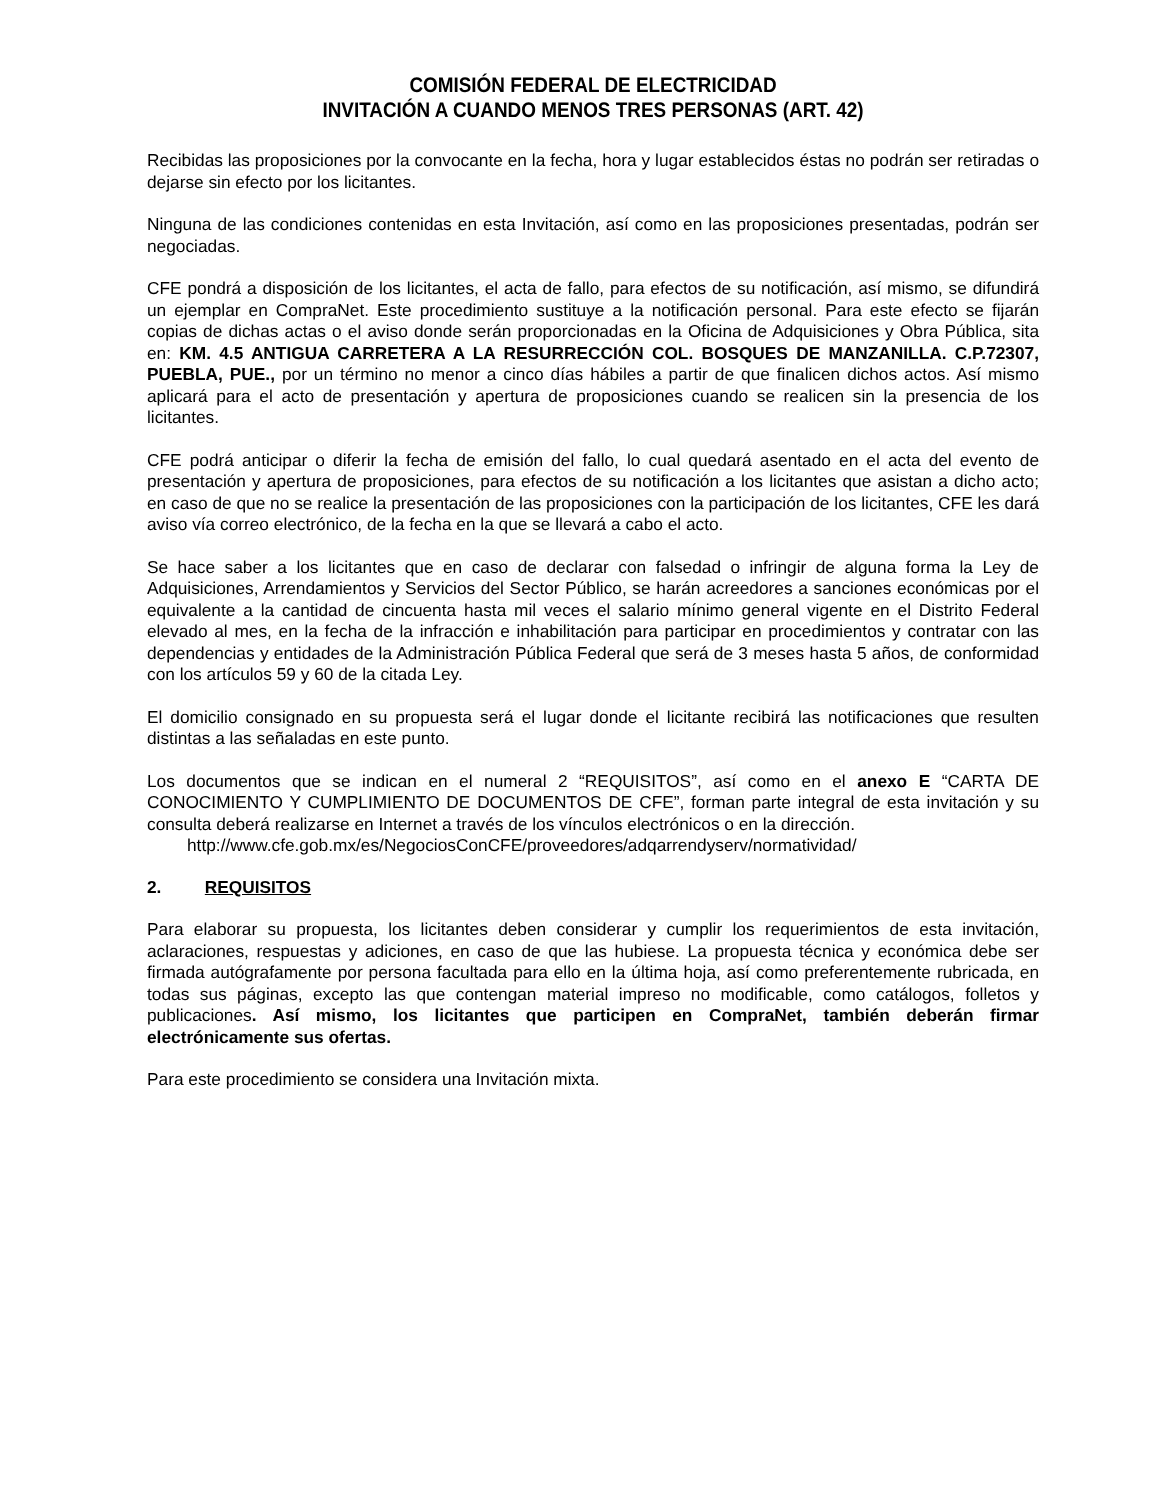COMISIÓN FEDERAL DE ELECTRICIDAD
INVITACIÓN A CUANDO MENOS TRES PERSONAS (ART. 42)
Recibidas las proposiciones por la convocante en la fecha, hora y lugar establecidos éstas no podrán ser retiradas o dejarse sin efecto por los licitantes.
Ninguna de las condiciones contenidas en esta Invitación, así como en las proposiciones presentadas, podrán ser negociadas.
CFE pondrá a disposición de los licitantes, el acta de fallo, para efectos de su notificación, así mismo, se difundirá un ejemplar en CompraNet. Este procedimiento sustituye a la notificación personal. Para este efecto se fijarán copias de dichas actas o el aviso donde serán proporcionadas en la Oficina de Adquisiciones y Obra Pública, sita en: KM. 4.5 ANTIGUA CARRETERA A LA RESURRECCIÓN COL. BOSQUES DE MANZANILLA. C.P.72307, PUEBLA, PUE., por un término no menor a cinco días hábiles a partir de que finalicen dichos actos. Así mismo aplicará para el acto de presentación y apertura de proposiciones cuando se realicen sin la presencia de los licitantes.
CFE podrá anticipar o diferir la fecha de emisión del fallo, lo cual quedará asentado en el acta del evento de presentación y apertura de proposiciones, para efectos de su notificación a los licitantes que asistan a dicho acto; en caso de que no se realice la presentación de las proposiciones con la participación de los licitantes, CFE les dará aviso vía correo electrónico, de la fecha en la que se llevará a cabo el acto.
Se hace saber a los licitantes que en caso de declarar con falsedad o infringir de alguna forma la Ley de Adquisiciones, Arrendamientos y Servicios del Sector Público, se harán acreedores a sanciones económicas por el equivalente a la cantidad de cincuenta hasta mil veces el salario mínimo general vigente en el Distrito Federal elevado al mes, en la fecha de la infracción e inhabilitación para participar en procedimientos y contratar con las dependencias y entidades de la Administración Pública Federal que será de 3 meses hasta 5 años, de conformidad con los artículos 59 y 60 de la citada Ley.
El domicilio consignado en su propuesta será el lugar donde el licitante recibirá las notificaciones que resulten distintas a las señaladas en este punto.
Los documentos que se indican en el numeral 2 “REQUISITOS”, así como en el anexo E “CARTA DE CONOCIMIENTO Y CUMPLIMIENTO DE DOCUMENTOS DE CFE”, forman parte integral de esta invitación y su consulta deberá realizarse en Internet a través de los vínculos electrónicos o en la dirección.
http://www.cfe.gob.mx/es/NegociosConCFE/proveedores/adqarrendyserv/normatividad/
2. REQUISITOS
Para elaborar su propuesta, los licitantes deben considerar y cumplir los requerimientos de esta invitación, aclaraciones, respuestas y adiciones, en caso de que las hubiese. La propuesta técnica y económica debe ser firmada autógrafamente por persona facultada para ello en la última hoja, así como preferentemente rubricada, en todas sus páginas, excepto las que contengan material impreso no modificable, como catálogos, folletos y publicaciones. Así mismo, los licitantes que participen en CompraNet, también deberán firmar electrónicamente sus ofertas.
Para este procedimiento se considera una Invitación mixta.